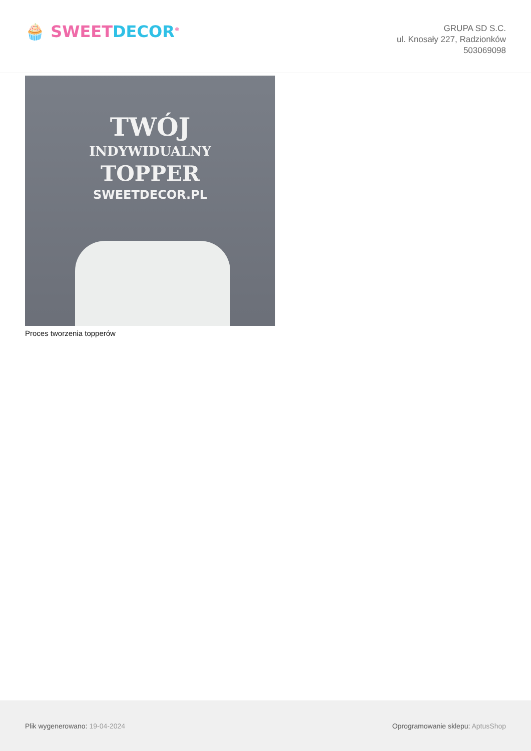🧁 SWEET DECOR<sup>®</sup>
GRUPA SD S.C.
ul. Knosały 227, Radzionków
503069098
TWÓJ
INDYWIDUALNY
TOPPER
SWEETDECOR.PL
Proces tworzenia topperów
Plik wygenerowano: 19-04-2024
Oprogramowanie sklepu: AptusShop